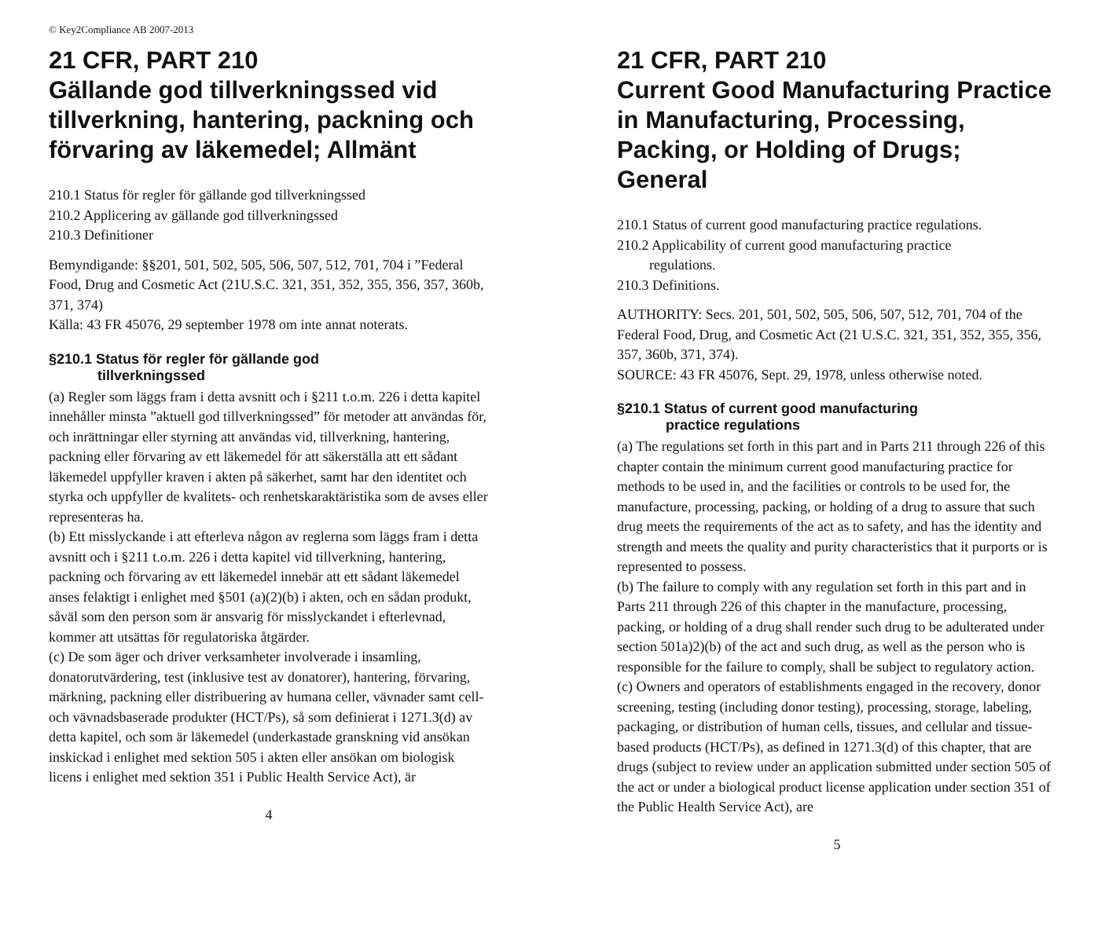© Key2Compliance AB 2007-2013
21 CFR, PART 210
Gällande god tillverkningssed vid tillverkning, hantering, packning och förvaring av läkemedel; Allmänt
210.1 Status för regler för gällande god tillverkningssed
210.2 Applicering av gällande god tillverkningssed
210.3 Definitioner
Bemyndigande: §§201, 501, 502, 505, 506, 507, 512, 701, 704 i ”Federal Food, Drug and Cosmetic Act (21U.S.C. 321, 351, 352, 355, 356, 357, 360b, 371, 374)
Källa: 43 FR 45076, 29 september 1978 om inte annat noterats.
§210.1 Status för regler för gällande god
tillverkningssed
(a) Regler som läggs fram i detta avsnitt och i §211 t.o.m. 226 i detta kapitel innehåller minsta ”aktuell god tillverkningssed” för metoder att användas för, och inrättningar eller styrning att användas vid, tillverkning, hantering, packning eller förvaring av ett läkemedel för att säkerställa att ett sådant läkemedel uppfyller kraven i akten på säkerhet, samt har den identitet och styrka och uppfyller de kvalitets- och renhetskaraktäristika som de avses eller representeras ha.
(b) Ett misslyckande i att efterleva någon av reglerna som läggs fram i detta avsnitt och i §211 t.o.m. 226 i detta kapitel vid tillverkning, hantering, packning och förvaring av ett läkemedel innebär att ett sådant läkemedel anses felaktigt i enlighet med §501 (a)(2)(b) i akten, och en sådan produkt, såväl som den person som är ansvarig för misslyckandet i efterlevnad, kommer att utsättas för regulatoriska åtgärder.
(c) De som äger och driver verksamheter involverade i insamling, donatorutvärdering, test (inklusive test av donatorer), hantering, förvaring, märkning, packning eller distribuering av humana celler, vävnader samt cell- och vävnadsbaserade produkter (HCT/Ps), så som definierat i 1271.3(d) av detta kapitel, och som är läkemedel (underkastade granskning vid ansökan inskickad i enlighet med sektion 505 i akten eller ansökan om biologisk licens i enlighet med sektion 351 i Public Health Service Act), är
4
21 CFR, PART 210
Current Good Manufacturing Practice in Manufacturing, Processing, Packing, or Holding of Drugs; General
210.1 Status of current good manufacturing practice regulations.
210.2 Applicability of current good manufacturing practice
regulations.
210.3 Definitions.
AUTHORITY: Secs. 201, 501, 502, 505, 506, 507, 512, 701, 704 of the Federal Food, Drug, and Cosmetic Act (21 U.S.C. 321, 351, 352, 355, 356, 357, 360b, 371, 374).
SOURCE: 43 FR 45076, Sept. 29, 1978, unless otherwise noted.
§210.1 Status of current good manufacturing
practice regulations
(a) The regulations set forth in this part and in Parts 211 through 226 of this chapter contain the minimum current good manufacturing practice for methods to be used in, and the facilities or controls to be used for, the manufacture, processing, packing, or holding of a drug to assure that such drug meets the requirements of the act as to safety, and has the identity and strength and meets the quality and purity characteristics that it purports or is represented to possess.
(b) The failure to comply with any regulation set forth in this part and in Parts 211 through 226 of this chapter in the manufacture, processing, packing, or holding of a drug shall render such drug to be adulterated under section 501a)2)(b) of the act and such drug, as well as the person who is responsible for the failure to comply, shall be subject to regulatory action.
(c) Owners and operators of establishments engaged in the recovery, donor screening, testing (including donor testing), processing, storage, labeling, packaging, or distribution of human cells, tissues, and cellular and tissue-based products (HCT/Ps), as defined in 1271.3(d) of this chapter, that are drugs (subject to review under an application submitted under section 505 of the act or under a biological product license application under section 351 of the Public Health Service Act), are
5